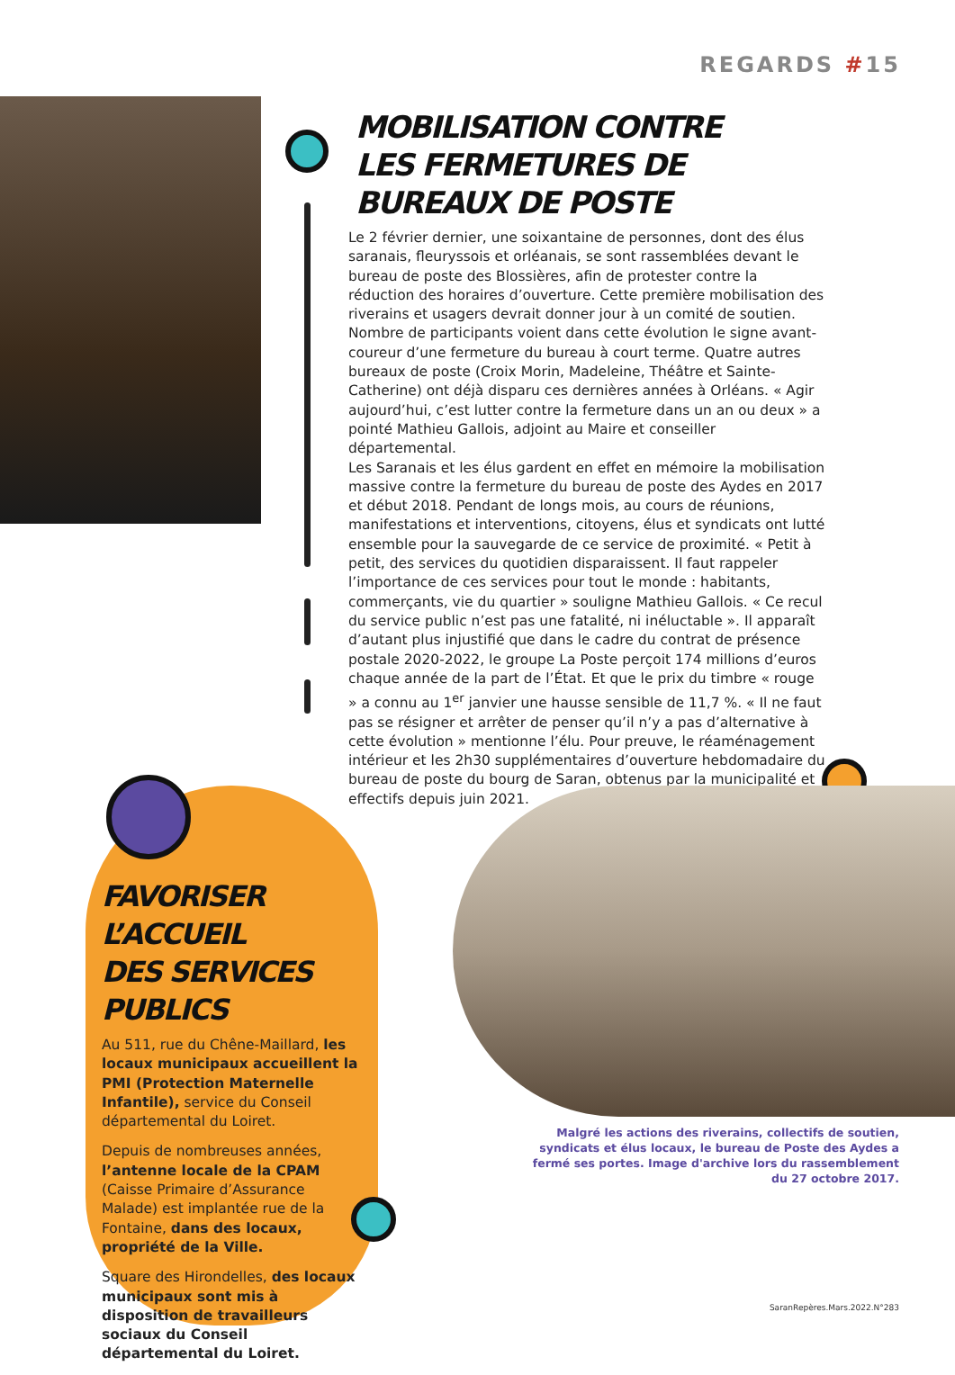REGARDS #15
MOBILISATION CONTRE
LES FERMETURES DE BUREAUX DE POSTE
Le 2 février dernier, une soixantaine de personnes, dont des élus saranais, fleuryssois et orléanais, se sont rassemblées devant le bureau de poste des Blossières, afin de protester contre la réduction des horaires d’ouverture. Cette première mobilisation des riverains et usagers devrait donner jour à un comité de soutien. Nombre de participants voient dans cette évolution le signe avant-coureur d’une fermeture du bureau à court terme. Quatre autres bureaux de poste (Croix Morin, Madeleine, Théâtre et Sainte-Catherine) ont déjà disparu ces dernières années à Orléans. « Agir aujourd’hui, c’est lutter contre la fermeture dans un an ou deux » a pointé Mathieu Gallois, adjoint au Maire et conseiller départemental.
Les Saranais et les élus gardent en effet en mémoire la mobilisation massive contre la fermeture du bureau de poste des Aydes en 2017 et début 2018. Pendant de longs mois, au cours de réunions, manifestations et interventions, citoyens, élus et syndicats ont lutté ensemble pour la sauvegarde de ce service de proximité. « Petit à petit, des services du quotidien disparaissent. Il faut rappeler l’importance de ces services pour tout le monde : habitants, commerçants, vie du quartier » souligne Mathieu Gallois. « Ce recul du service public n’est pas une fatalité, ni inéluctable ». Il apparaît d’autant plus injustifié que dans le cadre du contrat de présence postale 2020-2022, le groupe La Poste perçoit 174 millions d’euros chaque année de la part de l’État. Et que le prix du timbre « rouge » a connu au 1<sup>er</sup> janvier une hausse sensible de 11,7 %. « Il ne faut pas se résigner et arrêter de penser qu’il n’y a pas d’alternative à cette évolution » mentionne l’élu. Pour preuve, le réaménagement intérieur et les 2h30 supplémentaires d’ouverture hebdomadaire du bureau de poste du bourg de Saran, obtenus par la municipalité et effectifs depuis juin 2021.
FAVORISER L’ACCUEIL
DES SERVICES PUBLICS
Au 511, rue du Chêne-Maillard, les locaux municipaux accueillent la PMI (Protection Maternelle Infantile), service du Conseil départemental du Loiret.
Depuis de nombreuses années, l’antenne locale de la CPAM (Caisse Primaire d’Assurance Malade) est implantée rue de la Fontaine, dans des locaux, propriété de la Ville.
Square des Hirondelles, des locaux municipaux sont mis à disposition de travailleurs sociaux du Conseil départemental du Loiret.
Malgré les actions des riverains, collectifs de soutien, syndicats et élus locaux, le bureau de Poste des Aydes a fermé ses portes. Image d'archive lors du rassemblement du 27 octobre 2017.
SaranRepères.Mars.2022.N°283